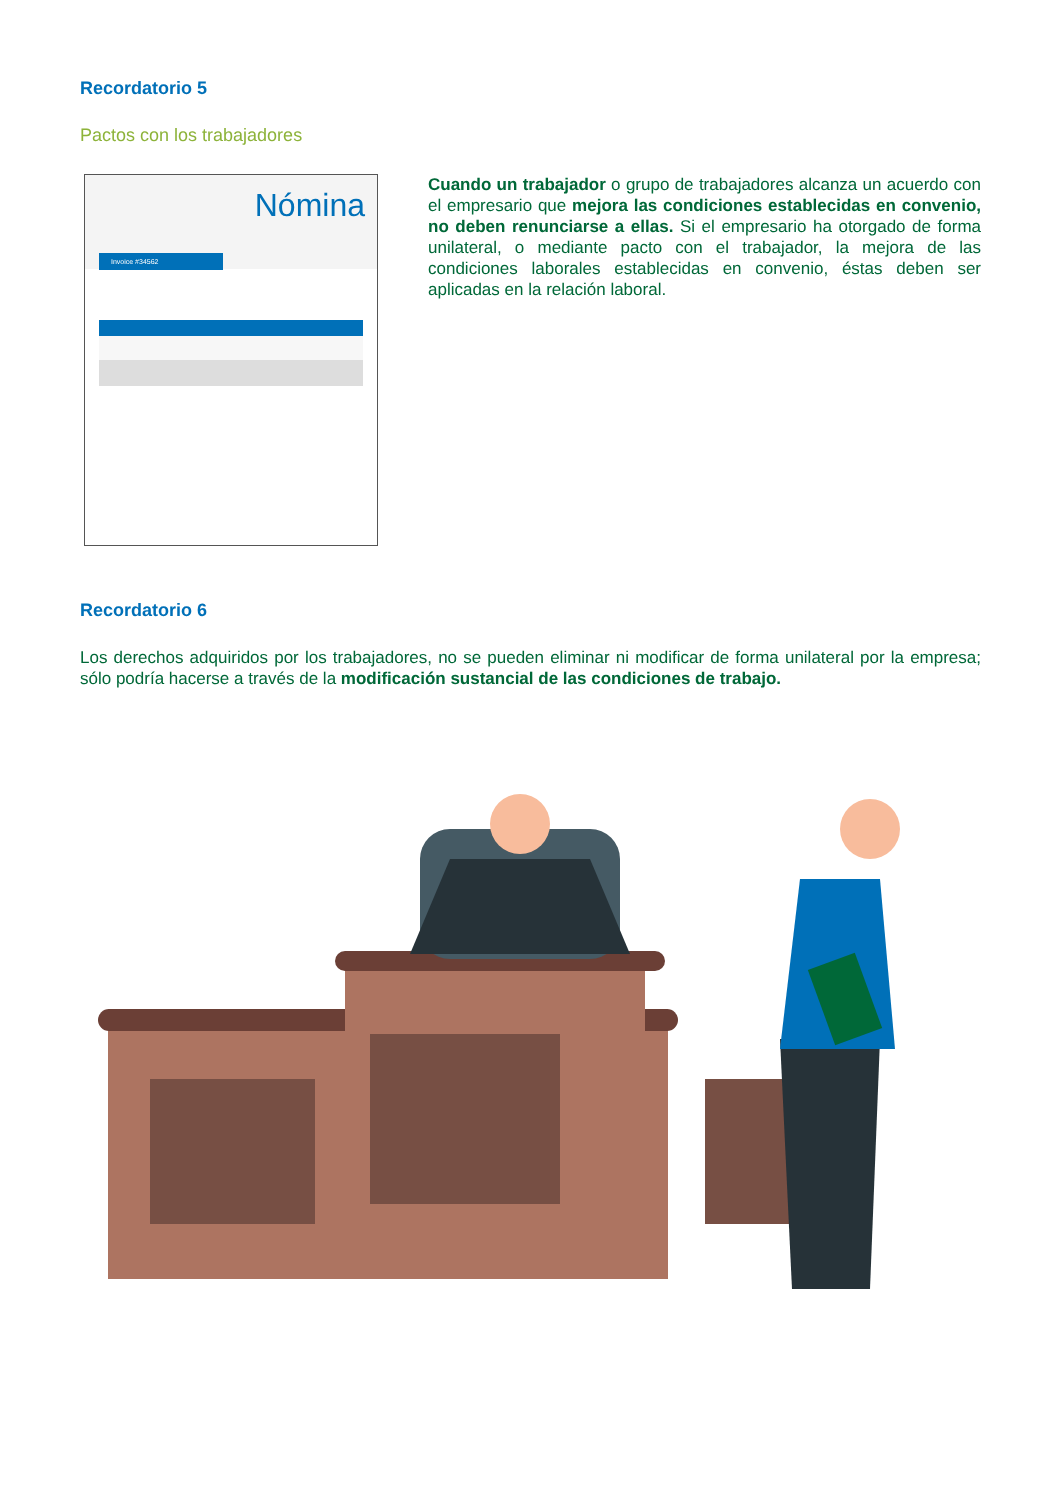Recordatorio 5
Pactos con los trabajadores
Nómina
Invoice #34562
Cuando un trabajador o grupo de trabajadores alcanza un acuerdo con el empresario que mejora las condiciones esta­blecidas en convenio, no deben renunciarse a ellas. Si el empresario ha otorgado de forma unilateral, o mediante pacto con el trabajador, la mejora de las condiciones laborales esta­blecidas en convenio, éstas deben ser aplicadas en la relación laboral.
Recordatorio 6
Los derechos adquiridos por los trabajadores, no se pueden eliminar ni modificar de forma unilateral por la empresa; sólo podría hacerse a través de la modificación sustancial de las condiciones de trabajo.